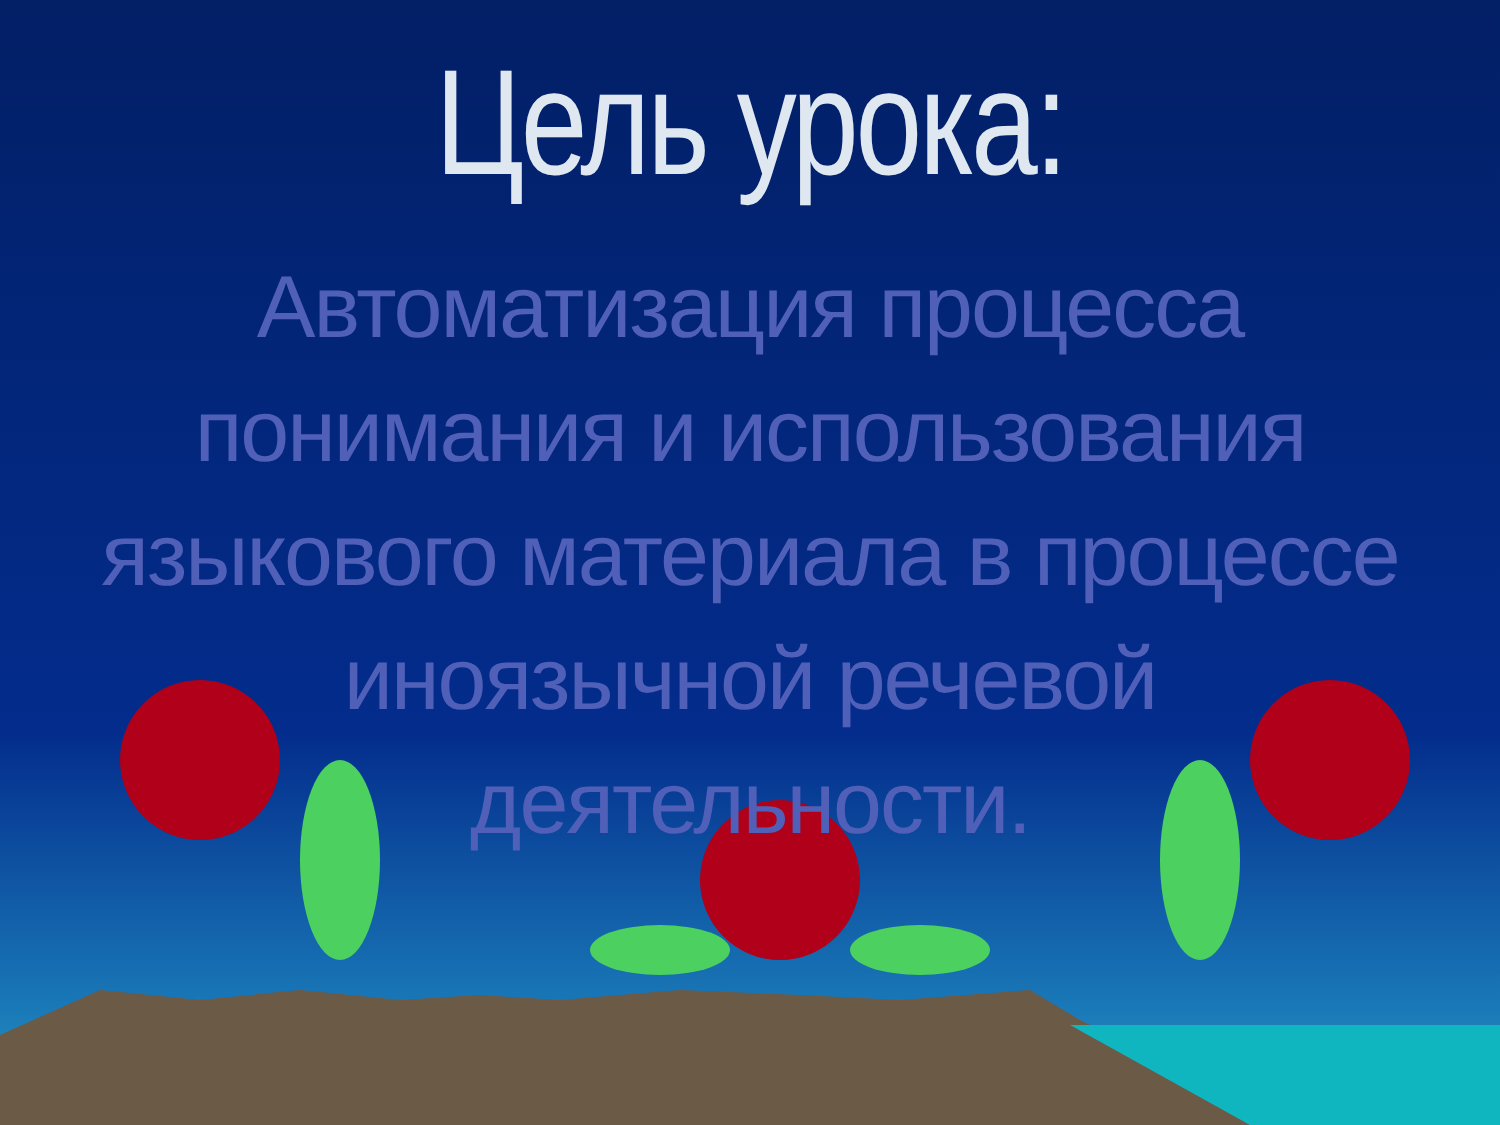Цель урока:
Автоматизация процесса понимания и использования языкового материала в процессе иноязычной речевой деятельности.